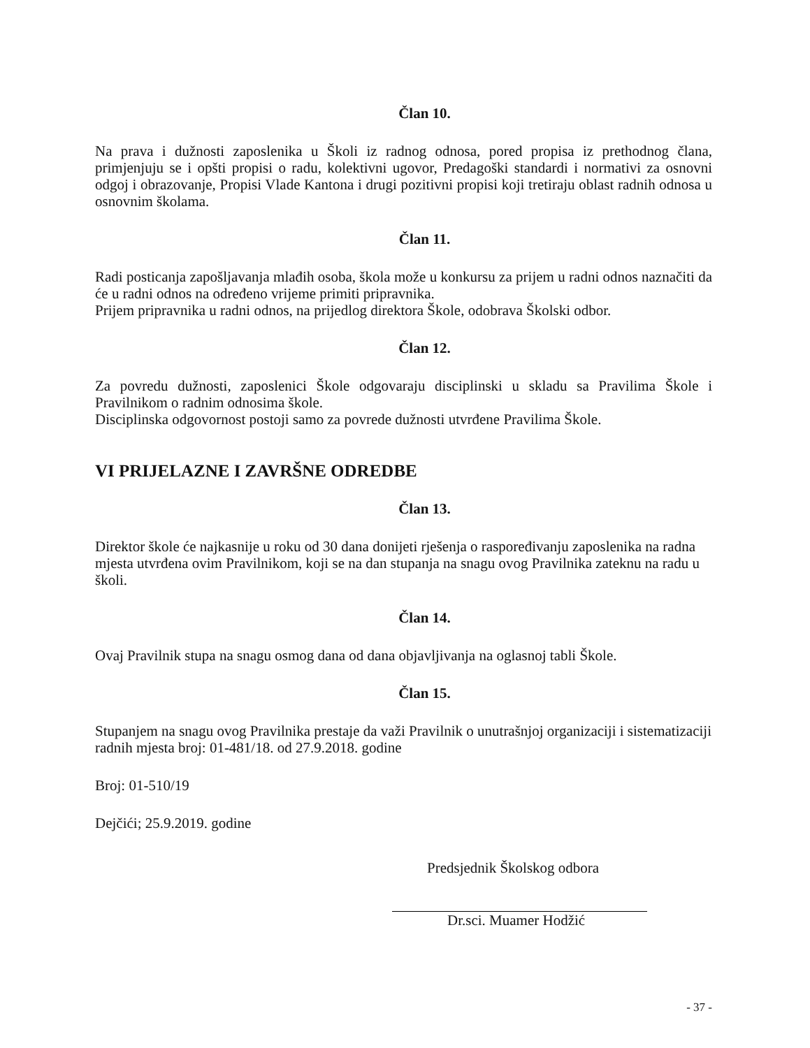Član 10.
Na prava i dužnosti zaposlenika u Školi iz radnog odnosa, pored propisa iz prethodnog člana, primjenjuju se i opšti propisi o radu, kolektivni ugovor, Predagoški standardi i normativi za osnovni odgoj i obrazovanje, Propisi Vlade Kantona i drugi pozitivni propisi koji tretiraju oblast radnih odnosa u osnovnim školama.
Član 11.
Radi posticanja zapošljavanja mlađih osoba, škola može u konkursu za prijem u radni odnos naznačiti da će u radni odnos na određeno vrijeme primiti pripravnika.
Prijem pripravnika u radni odnos, na prijedlog direktora Škole, odobrava Školski odbor.
Član 12.
Za povredu dužnosti, zaposlenici Škole odgovaraju disciplinski u skladu sa Pravilima Škole i Pravilnikom o radnim odnosima škole.
Disciplinska odgovornost postoji samo za povrede dužnosti utvrđene Pravilima Škole.
VI PRIJELAZNE I ZAVRŠNE ODREDBE
Član 13.
Direktor škole će najkasnije u roku od 30 dana donijeti rješenja o raspoređivanju zaposlenika na radna mjesta utvrđena ovim Pravilnikom, koji se na dan stupanja na snagu ovog Pravilnika zateknu na radu u školi.
Član 14.
Ovaj Pravilnik stupa na snagu osmog dana od dana objavljivanja na oglasnoj tabli Škole.
Član 15.
Stupanjem na snagu ovog Pravilnika prestaje da važi Pravilnik o unutrašnjoj organizaciji i sistematizaciji radnih mjesta broj: 01-481/18. od 27.9.2018. godine
Broj: 01-510/19
Dejčići; 25.9.2019. godine
Predsjednik Školskog odbora
Dr.sci. Muamer Hodžić
- 37 -